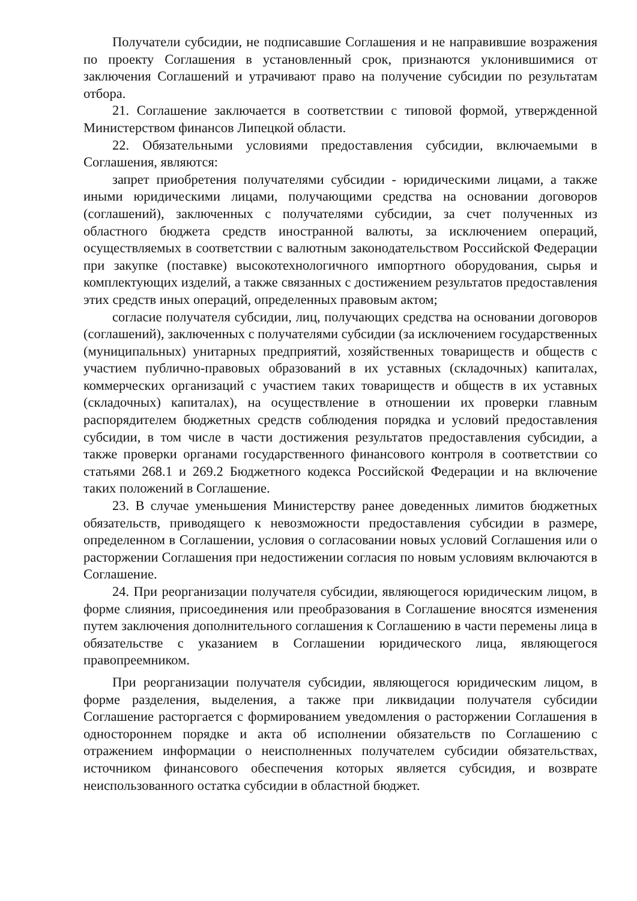Получатели субсидии, не подписавшие Соглашения и не направившие возражения по проекту Соглашения в установленный срок, признаются уклонившимися от заключения Соглашений и утрачивают право на получение субсидии по результатам отбора.
21. Соглашение заключается в соответствии с типовой формой, утвержденной Министерством финансов Липецкой области.
22. Обязательными условиями предоставления субсидии, включаемыми в Соглашения, являются:
запрет приобретения получателями субсидии - юридическими лицами, а также иными юридическими лицами, получающими средства на основании договоров (соглашений), заключенных с получателями субсидии, за счет полученных из областного бюджета средств иностранной валюты, за исключением операций, осуществляемых в соответствии с валютным законодательством Российской Федерации при закупке (поставке) высокотехнологичного импортного оборудования, сырья и комплектующих изделий, а также связанных с достижением результатов предоставления этих средств иных операций, определенных правовым актом;
согласие получателя субсидии, лиц, получающих средства на основании договоров (соглашений), заключенных с получателями субсидии (за исключением государственных (муниципальных) унитарных предприятий, хозяйственных товариществ и обществ с участием публично-правовых образований в их уставных (складочных) капиталах, коммерческих организаций с участием таких товариществ и обществ в их уставных (складочных) капиталах), на осуществление в отношении их проверки главным распорядителем бюджетных средств соблюдения порядка и условий предоставления субсидии, в том числе в части достижения результатов предоставления субсидии, а также проверки органами государственного финансового контроля в соответствии со статьями 268.1 и 269.2 Бюджетного кодекса Российской Федерации и на включение таких положений в Соглашение.
23. В случае уменьшения Министерству ранее доведенных лимитов бюджетных обязательств, приводящего к невозможности предоставления субсидии в размере, определенном в Соглашении, условия о согласовании новых условий Соглашения или о расторжении Соглашения при недостижении согласия по новым условиям включаются в Соглашение.
24. При реорганизации получателя субсидии, являющегося юридическим лицом, в форме слияния, присоединения или преобразования в Соглашение вносятся изменения путем заключения дополнительного соглашения к Соглашению в части перемены лица в обязательстве с указанием в Соглашении юридического лица, являющегося правопреемником.
При реорганизации получателя субсидии, являющегося юридическим лицом, в форме разделения, выделения, а также при ликвидации получателя субсидии Соглашение расторгается с формированием уведомления о расторжении Соглашения в одностороннем порядке и акта об исполнении обязательств по Соглашению с отражением информации о неисполненных получателем субсидии обязательствах, источником финансового обеспечения которых является субсидия, и возврате неиспользованного остатка субсидии в областной бюджет.